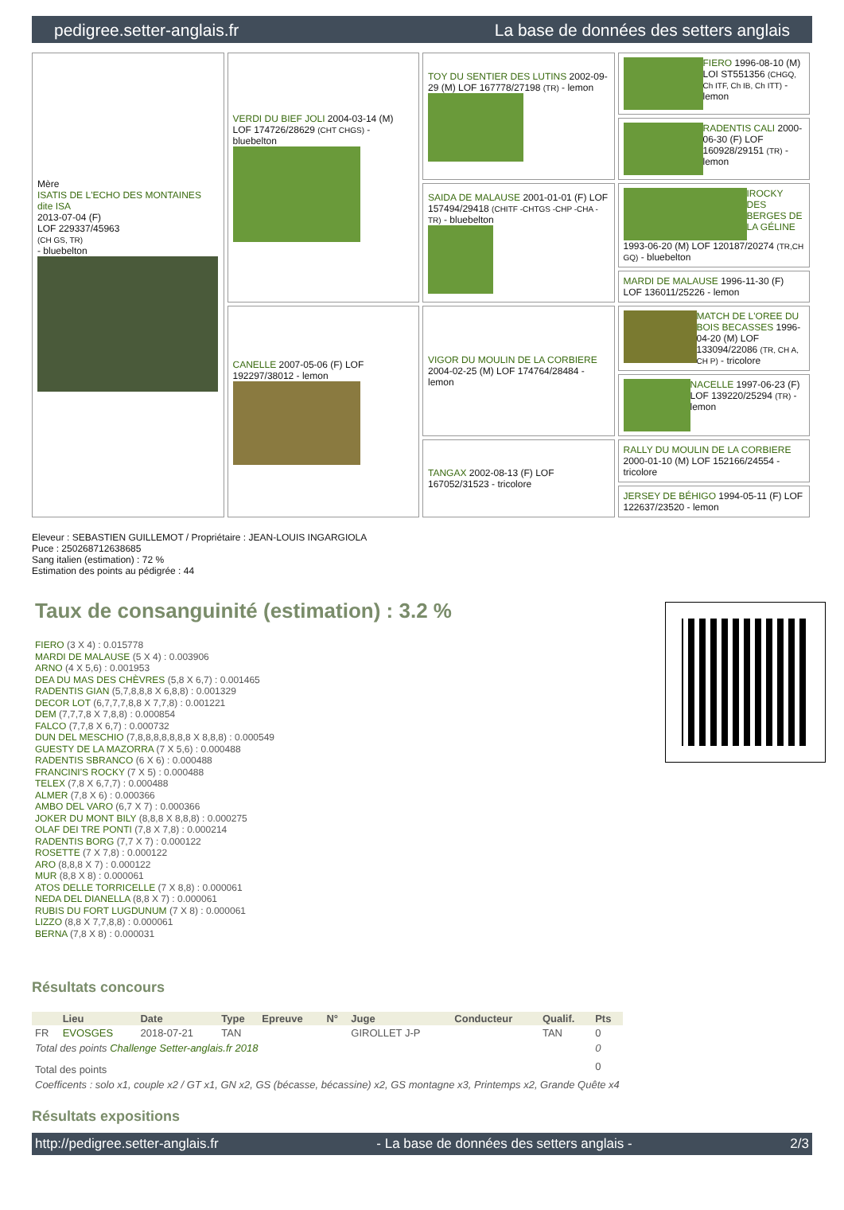pedigree.setter-anglais.fr La base de données des setters anglais
| Mère ISATIS DE L'ECHO DES MONTAINES dite ISA 2013-07-04 (F) LOF 229337/45963 (CH GS, TR) - bluebelton | VERDI DU BIEF JOLI 2004-03-14 (M) LOF 174726/28629 (CHT CHGS) - bluebelton | TOY DU SENTIER DES LUTINS 2002-09-29 (M) LOF 167778/27198 (TR) - lemon | FIERO 1996-08-10 (M) LOI ST551356 (CHGQ, Ch ITF, Ch IB, Ch ITT) - lemon |
| | | | RADENTIS CALI 2000-06-30 (F) LOF 160928/29151 (TR) - lemon |
| | | SAIDA DE MALAUSE 2001-01-01 (F) LOF 157494/29418 (CHITF -CHTGS -CHP -CHA -TR) - bluebelton | IROCKY DES BERGES DE LA GÉLINE 1993-06-20 (M) LOF 120187/20274 (TR,CH GQ) - bluebelton |
| | | | MARDI DE MALAUSE 1996-11-30 (F) LOF 136011/25226 - lemon |
| | CANELLE 2007-05-06 (F) LOF 192297/38012 - lemon | VIGOR DU MOULIN DE LA CORBIERE 2004-02-25 (M) LOF 174764/28484 - lemon | MATCH DE L'OREE DU BOIS BECASSES 1996-04-20 (M) LOF 133094/22086 (TR, CH A, CH P) - tricolore |
| | | | NACELLE 1997-06-23 (F) LOF 139220/25294 (TR) - lemon |
| | | TANGAX 2002-08-13 (F) LOF 167052/31523 - tricolore | RALLY DU MOULIN DE LA CORBIERE 2000-01-10 (M) LOF 152166/24554 - tricolore |
| | | | JERSEY DE BÉHIGO 1994-05-11 (F) LOF 122637/23520 - lemon |
Eleveur : SEBASTIEN GUILLEMOT / Propriétaire : JEAN-LOUIS INGARGIOLA
Puce : 250268712638685
Sang italien (estimation) : 72 %
Estimation des points au pédigrée : 44
Taux de consanguinité (estimation) : 3.2 %
FIERO (3 X 4) : 0.015778
MARDI DE MALAUSE (5 X 4) : 0.003906
ARNO (4 X 5,6) : 0.001953
DEA DU MAS DES CHÈVRES (5,8 X 6,7) : 0.001465
RADENTIS GIAN (5,7,8,8,8 X 6,8,8) : 0.001329
DECOR LOT (6,7,7,7,8,8 X 7,7,8) : 0.001221
DEM (7,7,7,8 X 7,8,8) : 0.000854
FALCO (7,7,8 X 6,7) : 0.000732
DUN DEL MESCHIO (7,8,8,8,8,8,8,8 X 8,8,8) : 0.000549
GUESTY DE LA MAZORRA (7 X 5,6) : 0.000488
RADENTIS SBRANCO (6 X 6) : 0.000488
FRANCINI'S ROCKY (7 X 5) : 0.000488
TELEX (7,8 X 6,7,7) : 0.000488
ALMER (7,8 X 6) : 0.000366
AMBO DEL VARO (6,7 X 7) : 0.000366
JOKER DU MONT BILY (8,8,8 X 8,8,8) : 0.000275
OLAF DEI TRE PONTI (7,8 X 7,8) : 0.000214
RADENTIS BORG (7,7 X 7) : 0.000122
ROSETTE (7 X 7,8) : 0.000122
ARO (8,8,8 X 7) : 0.000122
MUR (8,8 X 8) : 0.000061
ATOS DELLE TORRICELLE (7 X 8,8) : 0.000061
NEDA DEL DIANELLA (8,8 X 7) : 0.000061
RUBIS DU FORT LUGDUNUM (7 X 8) : 0.000061
LIZZO (8,8 X 7,7,8,8) : 0.000061
BERNA (7,8 X 8) : 0.000031
Résultats concours
| | Lieu | Date | Type | Epreuve | N° | Juge | Conducteur | Qualif. | Pts |
| --- | --- | --- | --- | --- | --- | --- | --- | --- | --- |
| FR | EVOSGES | 2018-07-21 | TAN | | | GIROLLET J-P | | TAN | 0 |
| Total des points Challenge Setter-anglais.fr 2018 | | | | | | | | | 0 |
| Total des points | | | | | | | | | 0 |
| Coefficents : solo x1, couple x2 / GT x1, GN x2, GS (bécasse, bécassine) x2, GS montagne x3, Printemps x2, Grande Quête x4 | | | | | | | | | |
Résultats expositions
http://pedigree.setter-anglais.fr - La base de données des setters anglais - 2/3